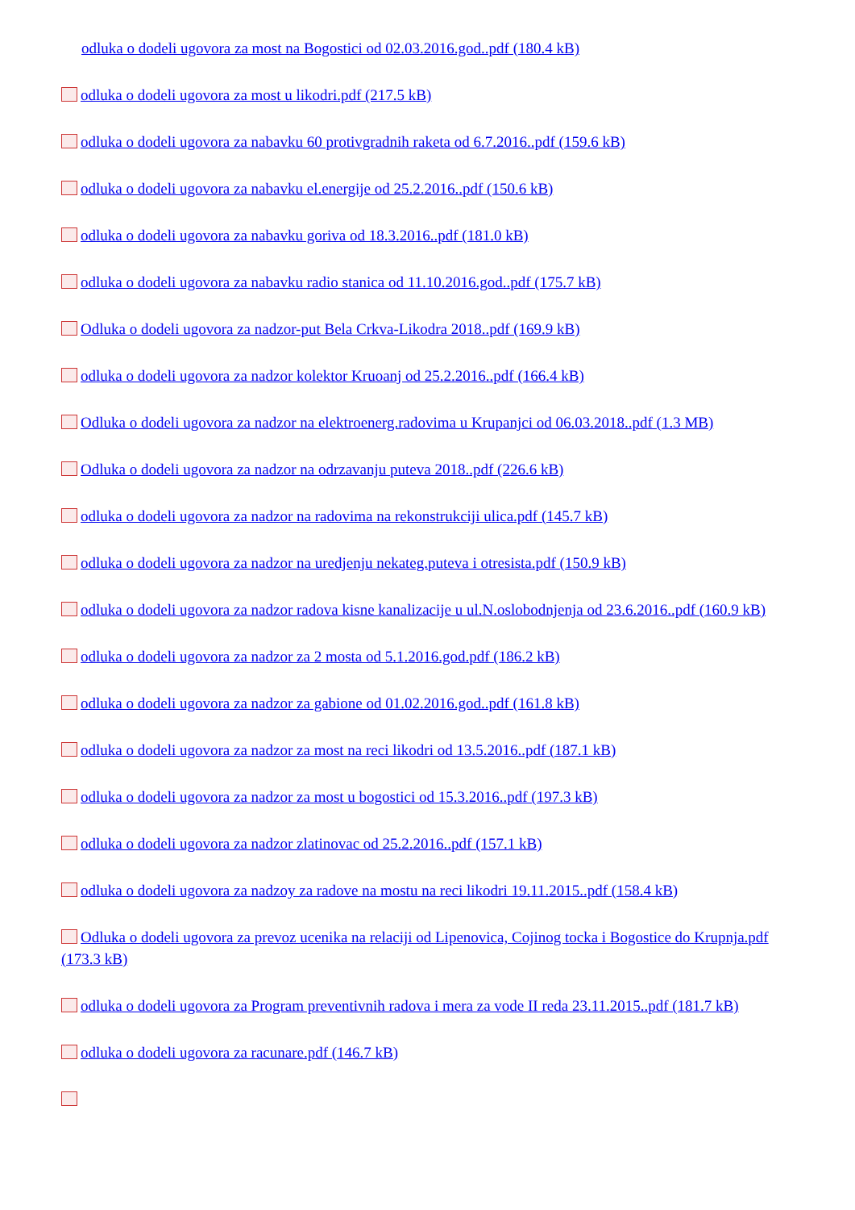odluka o dodeli ugovora za most na Bogostici od 02.03.2016.god..pdf (180.4 kB)
odluka o dodeli ugovora za most u likodri.pdf (217.5 kB)
odluka o dodeli ugovora za nabavku 60 protivgradnih raketa od 6.7.2016..pdf (159.6 kB)
odluka o dodeli ugovora za nabavku el.energije od 25.2.2016..pdf (150.6 kB)
odluka o dodeli ugovora za nabavku goriva od 18.3.2016..pdf (181.0 kB)
odluka o dodeli ugovora za nabavku radio stanica od 11.10.2016.god..pdf (175.7 kB)
Odluka o dodeli ugovora za nadzor-put Bela Crkva-Likodra 2018..pdf (169.9 kB)
odluka o dodeli ugovora za nadzor kolektor Kruoanj od 25.2.2016..pdf (166.4 kB)
Odluka o dodeli ugovora za nadzor na elektroenerg.radovima u Krupanjci od 06.03.2018..pdf (1.3 MB)
Odluka o dodeli ugovora za nadzor na odrzavanju puteva 2018..pdf (226.6 kB)
odluka o dodeli ugovora za nadzor na radovima na rekonstrukciji ulica.pdf (145.7 kB)
odluka o dodeli ugovora za nadzor na uredjenju nekateg.puteva i otresista.pdf (150.9 kB)
odluka o dodeli ugovora za nadzor radova kisne kanalizacije u ul.N.oslobodnjenja od 23.6.2016..pdf (160.9 kB)
odluka o dodeli ugovora za nadzor za 2 mosta od 5.1.2016.god.pdf (186.2 kB)
odluka o dodeli ugovora za nadzor za gabione od 01.02.2016.god..pdf (161.8 kB)
odluka o dodeli ugovora za nadzor za most na reci likodri od 13.5.2016..pdf (187.1 kB)
odluka o dodeli ugovora za nadzor za most u bogostici od 15.3.2016..pdf (197.3 kB)
odluka o dodeli ugovora za nadzor zlatinovac od 25.2.2016..pdf (157.1 kB)
odluka o dodeli ugovora za nadzoy za radove na mostu na reci likodri 19.11.2015..pdf (158.4 kB)
Odluka o dodeli ugovora za prevoz ucenika na relaciji od Lipenovica, Cojinog tocka i Bogostice do Krupnja.pdf (173.3 kB)
odluka o dodeli ugovora za Program preventivnih radova i mera za vode II reda 23.11.2015..pdf (181.7 kB)
odluka o dodeli ugovora za racunare.pdf (146.7 kB)